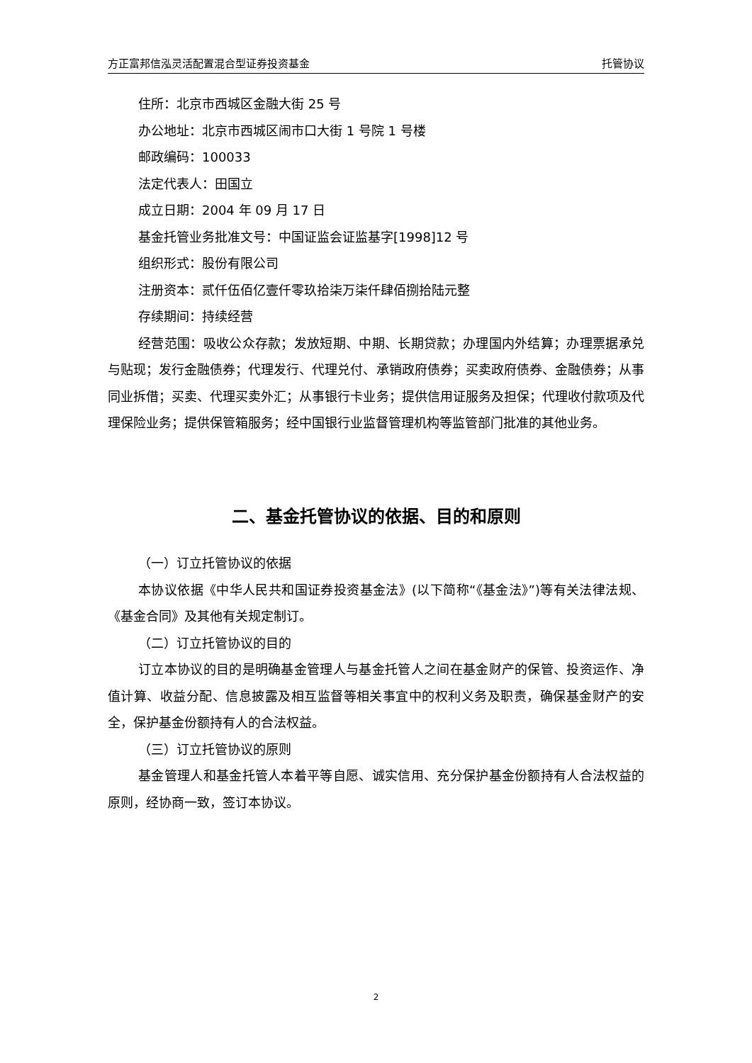方正富邦信泓灵活配置混合型证券投资基金 托管协议
住所：北京市西城区金融大街 25 号
办公地址：北京市西城区闹市口大街 1 号院 1 号楼
邮政编码：100033
法定代表人：田国立
成立日期：2004 年 09 月 17 日
基金托管业务批准文号：中国证监会证监基字[1998]12 号
组织形式：股份有限公司
注册资本：贰仟伍佰亿壹仟零玖拾柒万柒仟肆佰捌拾陆元整
存续期间：持续经营
经营范围：吸收公众存款；发放短期、中期、长期贷款；办理国内外结算；办理票据承兑与贴现；发行金融债券；代理发行、代理兑付、承销政府债券；买卖政府债券、金融债券；从事同业拆借；买卖、代理买卖外汇；从事银行卡业务；提供信用证服务及担保；代理收付款项及代理保险业务；提供保管箱服务；经中国银行业监督管理机构等监管部门批准的其他业务。
二、基金托管协议的依据、目的和原则
（一）订立托管协议的依据
本协议依据《中华人民共和国证券投资基金法》(以下简称“《基金法》”)等有关法律法规、《基金合同》及其他有关规定制订。
（二）订立托管协议的目的
订立本协议的目的是明确基金管理人与基金托管人之间在基金财产的保管、投资运作、净值计算、收益分配、信息披露及相互监督等相关事宜中的权利义务及职责，确保基金财产的安全，保护基金份额持有人的合法权益。
（三）订立托管协议的原则
基金管理人和基金托管人本着平等自愿、诚实信用、充分保护基金份额持有人合法权益的原则，经协商一致，签订本协议。
2